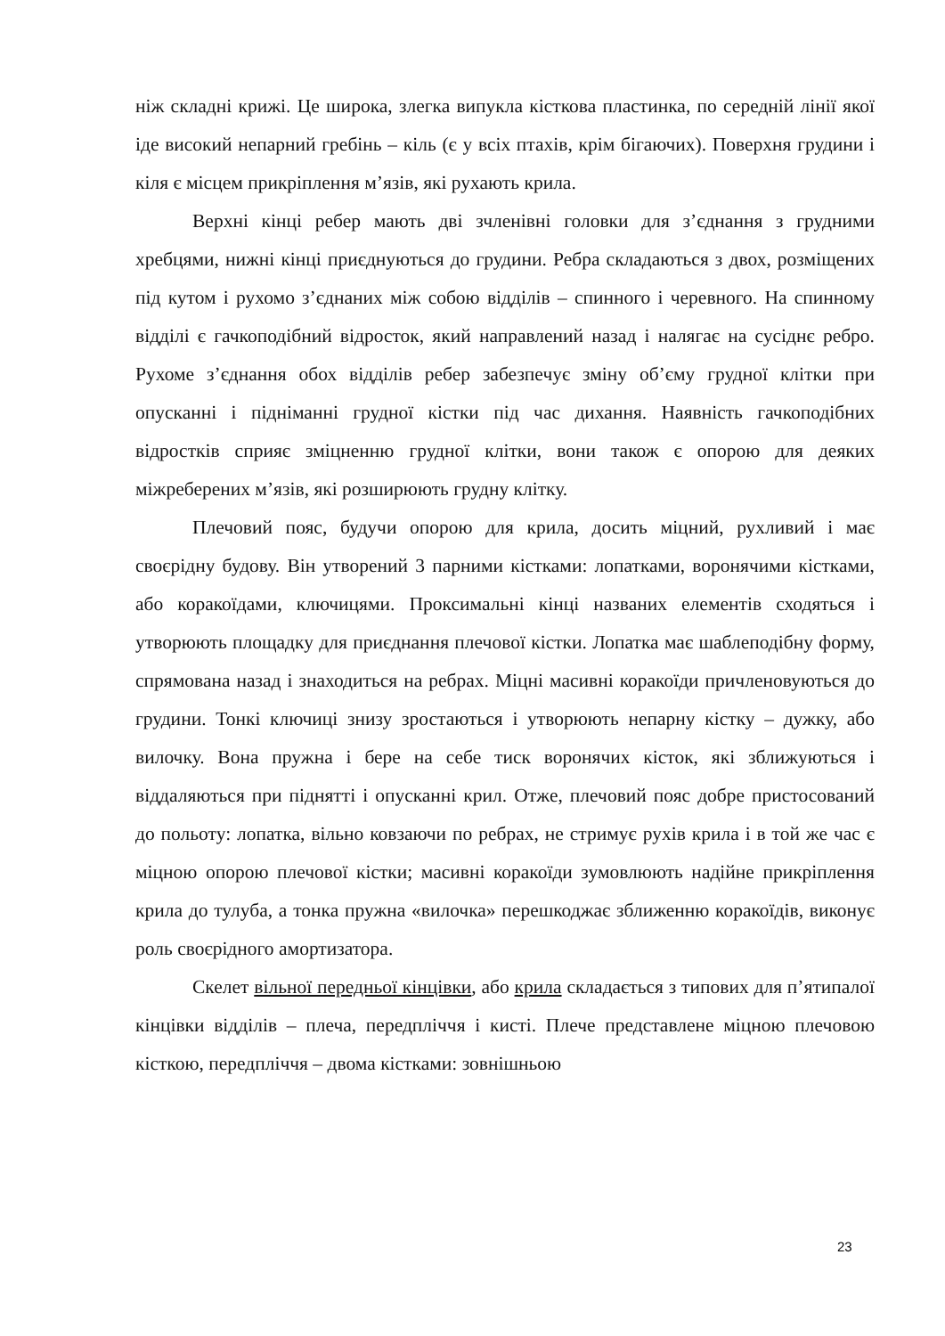ніж складні крижі. Це широка, злегка випукла кісткова пластинка, по середній лінії якої іде високий непарний гребінь – кіль (є у всіх птахів, крім бігаючих). Поверхня грудини і кіля є місцем прикріплення м’язів, які рухають крила.
Верхні кінці ребер мають дві зчленівні головки для з’єднання з грудними хребцями, нижні кінці приєднуються до грудини. Ребра складаються з двох, розміщених під кутом і рухомо з’єднаних між собою відділів – спинного і черевного. На спинному відділі є гачкоподібний відросток, який направлений назад і налягає на сусіднє ребро. Рухоме з’єднання обох відділів ребер забезпечує зміну об’єму грудної клітки при опусканні і підніманні грудної кістки під час дихання. Наявність гачкоподібних відростків сприяє зміцненню грудної клітки, вони також є опорою для деяких міжреберених м’язів, які розширюють грудну клітку.
Плечовий пояс, будучи опорою для крила, досить міцний, рухливий і має своєрідну будову. Він утворений 3 парними кістками: лопатками, воронячими кістками, або коракоїдами, ключицями. Проксимальні кінці названих елементів сходяться і утворюють площадку для приєднання плечової кістки. Лопатка має шаблеподібну форму, спрямована назад і знаходиться на ребрах. Міцні масивні коракоїди причленовуються до грудини. Тонкі ключиці знизу зростаються і утворюють непарну кістку – дужку, або вилочку. Вона пружна і бере на себе тиск воронячих кісток, які зближуються і віддаляються при піднятті і опусканні крил. Отже, плечовий пояс добре пристосований до польоту: лопатка, вільно ковзаючи по ребрах, не стримує рухів крила і в той же час є міцною опорою плечової кістки; масивні коракоїди зумовлюють надійне прикріплення крила до тулуба, а тонка пружна «вилочка» перешкоджає зближенню коракоїдів, виконує роль своєрідного амортизатора.
Скелет вільної передньої кінцівки, або крила складається з типових для п’ятипалої кінцівки відділів – плеча, передпліччя і кисті. Плече представлене міцною плечовою кісткою, передпліччя – двома кістками: зовнішньою
23